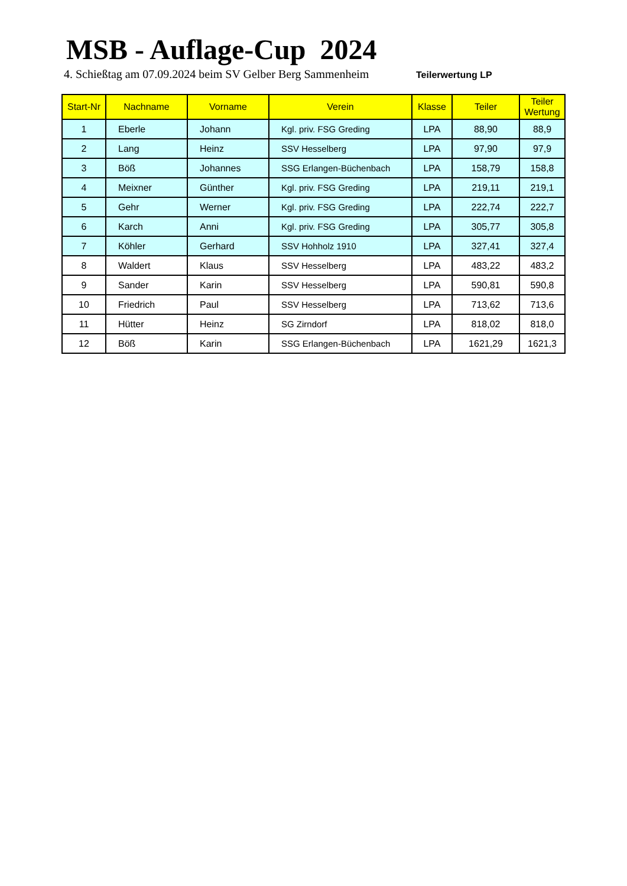MSB - Auflage-Cup 2024
4. Schießtag am 07.09.2024 beim SV Gelber Berg Sammenheim Teilerwertung LP
| Start-Nr | Nachname | Vorname | Verein | Klasse | Teiler | Teiler Wertung |
| --- | --- | --- | --- | --- | --- | --- |
| 1 | Eberle | Johann | Kgl. priv. FSG Greding | LPA | 88,90 | 88,9 |
| 2 | Lang | Heinz | SSV Hesselberg | LPA | 97,90 | 97,9 |
| 3 | Böß | Johannes | SSG Erlangen-Büchenbach | LPA | 158,79 | 158,8 |
| 4 | Meixner | Günther | Kgl. priv. FSG Greding | LPA | 219,11 | 219,1 |
| 5 | Gehr | Werner | Kgl. priv. FSG Greding | LPA | 222,74 | 222,7 |
| 6 | Karch | Anni | Kgl. priv. FSG Greding | LPA | 305,77 | 305,8 |
| 7 | Köhler | Gerhard | SSV Hohholz 1910 | LPA | 327,41 | 327,4 |
| 8 | Waldert | Klaus | SSV Hesselberg | LPA | 483,22 | 483,2 |
| 9 | Sander | Karin | SSV Hesselberg | LPA | 590,81 | 590,8 |
| 10 | Friedrich | Paul | SSV Hesselberg | LPA | 713,62 | 713,6 |
| 11 | Hütter | Heinz | SG Zirndorf | LPA | 818,02 | 818,0 |
| 12 | Böß | Karin | SSG Erlangen-Büchenbach | LPA | 1621,29 | 1621,3 |